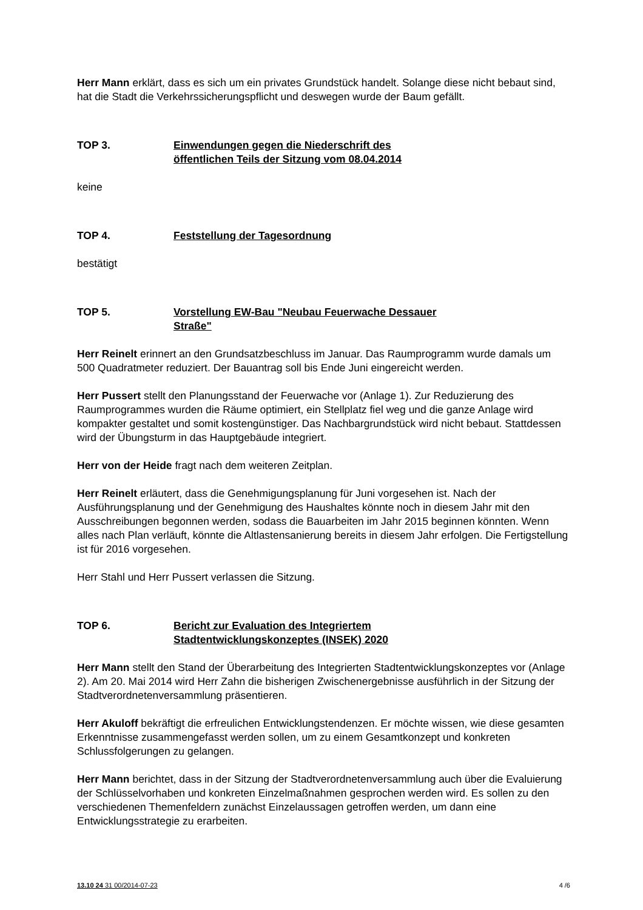Herr Mann erklärt, dass es sich um ein privates Grundstück handelt. Solange diese nicht bebaut sind, hat die Stadt die Verkehrssicherungspflicht und deswegen wurde der Baum gefällt.
TOP 3. Einwendungen gegen die Niederschrift des
öffentlichen Teils der Sitzung vom 08.04.2014
keine
TOP 4. Feststellung der Tagesordnung
bestätigt
TOP 5. Vorstellung EW-Bau "Neubau Feuerwache Dessauer
Straße"
Herr Reinelt erinnert an den Grundsatzbeschluss im Januar. Das Raumprogramm wurde damals um 500 Quadratmeter reduziert. Der Bauantrag soll bis Ende Juni eingereicht werden.
Herr Pussert stellt den Planungsstand der Feuerwache vor (Anlage 1). Zur Reduzierung des Raumprogrammes wurden die Räume optimiert, ein Stellplatz fiel weg und die ganze Anlage wird kompakter gestaltet und somit kostengünstiger. Das Nachbargrundstück wird nicht bebaut. Stattdessen wird der Übungsturm in das Hauptgebäude integriert.
Herr von der Heide fragt nach dem weiteren Zeitplan.
Herr Reinelt erläutert, dass die Genehmigungsplanung für Juni vorgesehen ist. Nach der Ausführungsplanung und der Genehmigung des Haushaltes könnte noch in diesem Jahr mit den Ausschreibungen begonnen werden, sodass die Bauarbeiten im Jahr 2015 beginnen könnten. Wenn alles nach Plan verläuft, könnte die Altlastensanierung bereits in diesem Jahr erfolgen. Die Fertigstellung ist für 2016 vorgesehen.
Herr Stahl und Herr Pussert verlassen die Sitzung.
TOP 6. Bericht zur Evaluation des Integriertem
Stadtentwicklungskonzeptes (INSEK) 2020
Herr Mann stellt den Stand der Überarbeitung des Integrierten Stadtentwicklungskonzeptes vor (Anlage 2). Am 20. Mai 2014 wird Herr Zahn die bisherigen Zwischenergebnisse ausführlich in der Sitzung der Stadtverordnetenversammlung präsentieren.
Herr Akuloff bekräftigt die erfreulichen Entwicklungstendenzen. Er möchte wissen, wie diese gesamten Erkenntnisse zusammengefasst werden sollen, um zu einem Gesamtkonzept und konkreten Schlussfolgerungen zu gelangen.
Herr Mann berichtet, dass in der Sitzung der Stadtverordnetenversammlung auch über die Evaluierung der Schlüsselvorhaben und konkreten Einzelmaßnahmen gesprochen werden wird. Es sollen zu den verschiedenen Themenfeldern zunächst Einzelaussagen getroffen werden, um dann eine Entwicklungsstrategie zu erarbeiten.
13.10 24 31 00/2014-07-23 4 /6